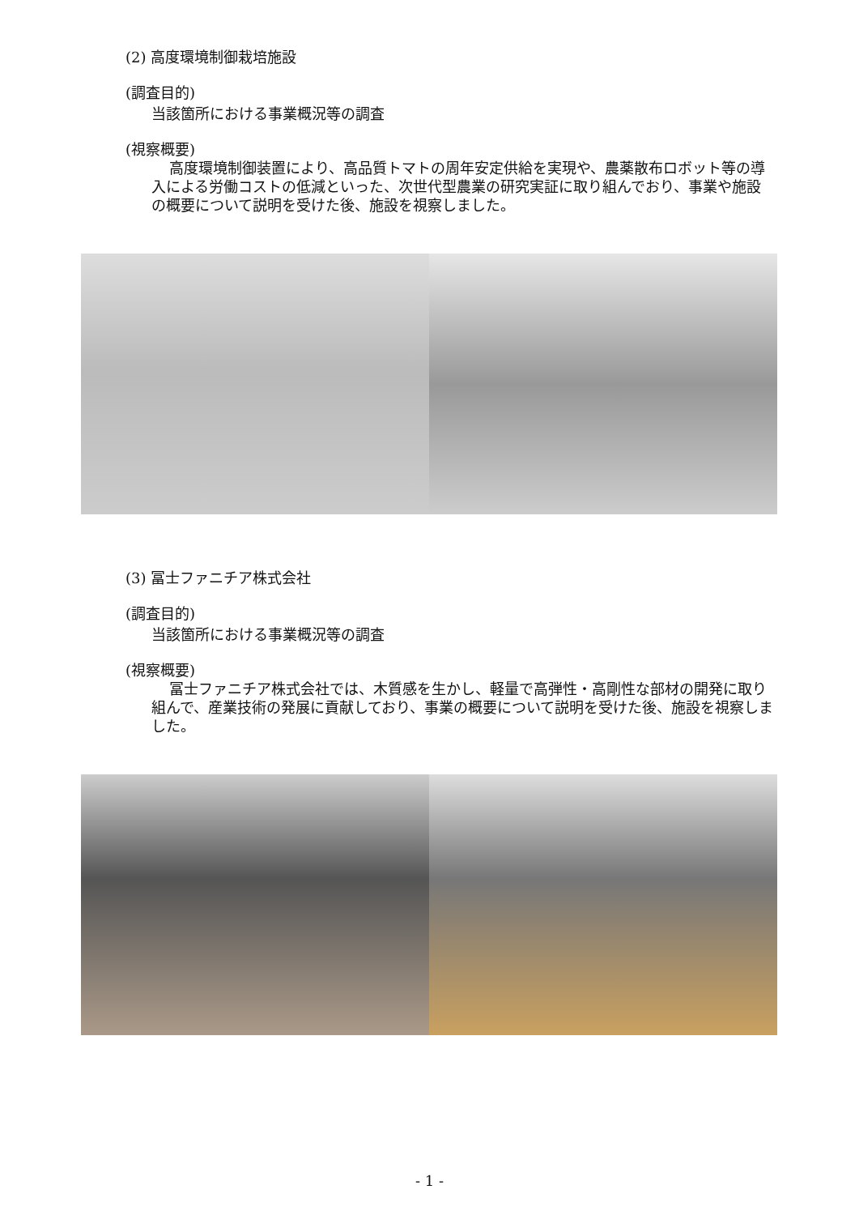(2) 高度環境制御栽培施設
(調査目的)
当該箇所における事業概況等の調査
(視察概要)
高度環境制御装置により、高品質トマトの周年安定供給を実現や、農薬散布ロボット等の導入による労働コストの低減といった、次世代型農業の研究実証に取り組んでおり、事業や施設の概要について説明を受けた後、施設を視察しました。
(3) 冨士ファニチア株式会社
(調査目的)
当該箇所における事業概況等の調査
(視察概要)
冨士ファニチア株式会社では、木質感を生かし、軽量で高弾性・高剛性な部材の開発に取り組んで、産業技術の発展に貢献しており、事業の概要について説明を受けた後、施設を視察しました。
- 1 -